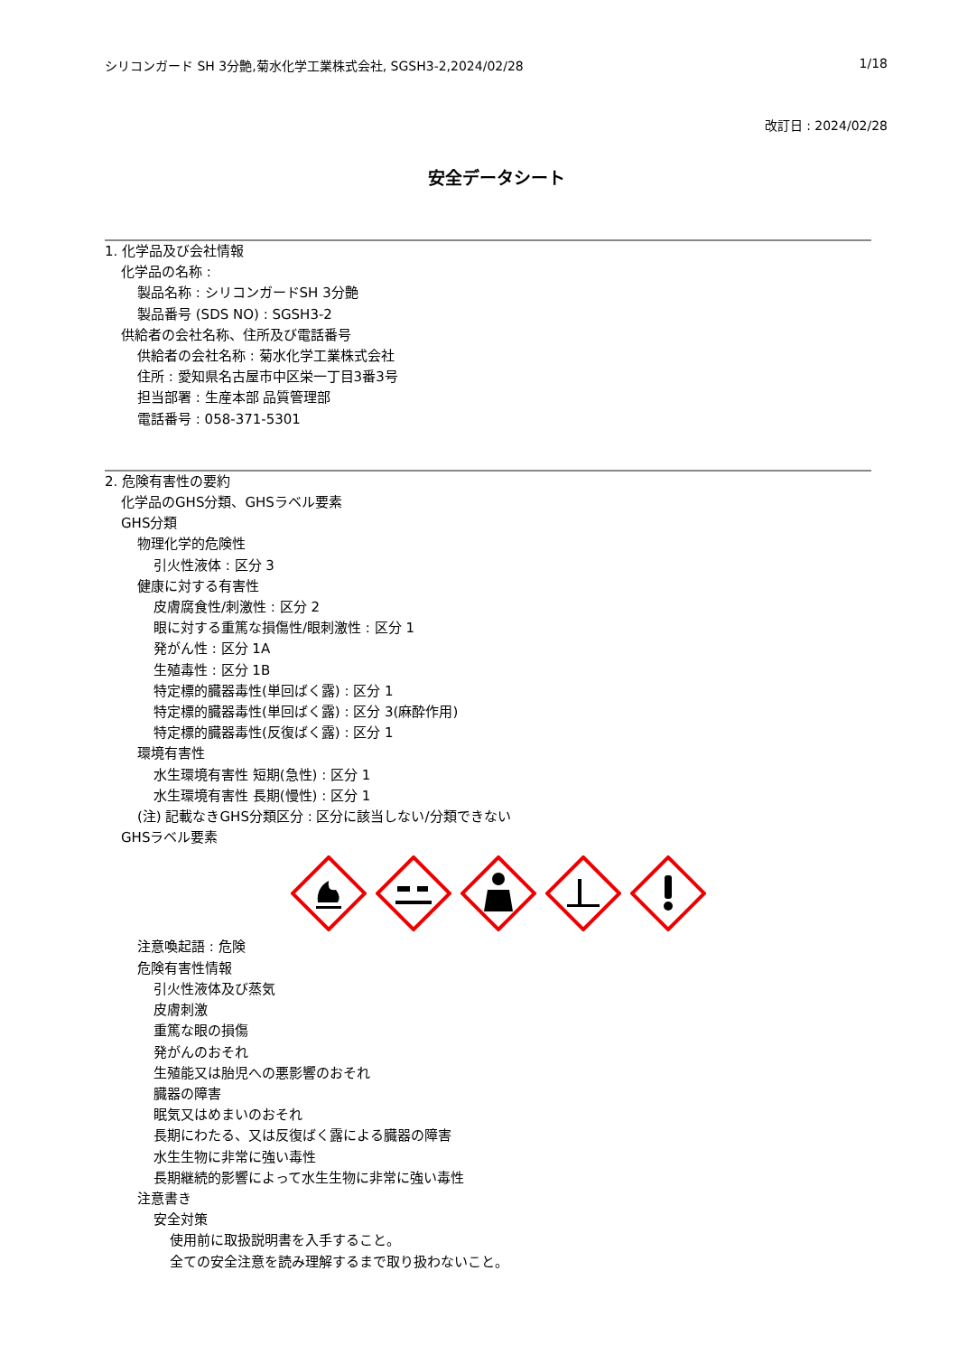シリコンガード SH 3分艶,菊水化学工業株式会社, SGSH3-2,2024/02/28 1/18
改訂日 : 2024/02/28
安全データシート
1. 化学品及び会社情報
化学品の名称 :
製品名称 : シリコンガードSH 3分艶
製品番号 (SDS NO) : SGSH3-2
供給者の会社名称、住所及び電話番号
供給者の会社名称 : 菊水化学工業株式会社
住所 : 愛知県名古屋市中区栄一丁目3番3号
担当部署 : 生産本部 品質管理部
電話番号 : 058-371-5301
2. 危険有害性の要約
化学品のGHS分類、GHSラベル要素
GHS分類
物理化学的危険性
引火性液体 : 区分 3
健康に対する有害性
皮膚腐食性/刺激性 : 区分 2
眼に対する重篤な損傷性/眼刺激性 : 区分 1
発がん性 : 区分 1A
生殖毒性 : 区分 1B
特定標的臓器毒性(単回ばく露) : 区分 1
特定標的臓器毒性(単回ばく露) : 区分 3(麻酔作用)
特定標的臓器毒性(反復ばく露) : 区分 1
環境有害性
水生環境有害性 短期(急性) : 区分 1
水生環境有害性 長期(慢性) : 区分 1
(注) 記載なきGHS分類区分 : 区分に該当しない/分類できない
GHSラベル要素
注意喚起語 : 危険
危険有害性情報
引火性液体及び蒸気
皮膚刺激
重篤な眼の損傷
発がんのおそれ
生殖能又は胎児への悪影響のおそれ
臓器の障害
眠気又はめまいのおそれ
長期にわたる、又は反復ばく露による臓器の障害
水生生物に非常に強い毒性
長期継続的影響によって水生生物に非常に強い毒性
注意書き
安全対策
使用前に取扱説明書を入手すること。
全ての安全注意を読み理解するまで取り扱わないこと。